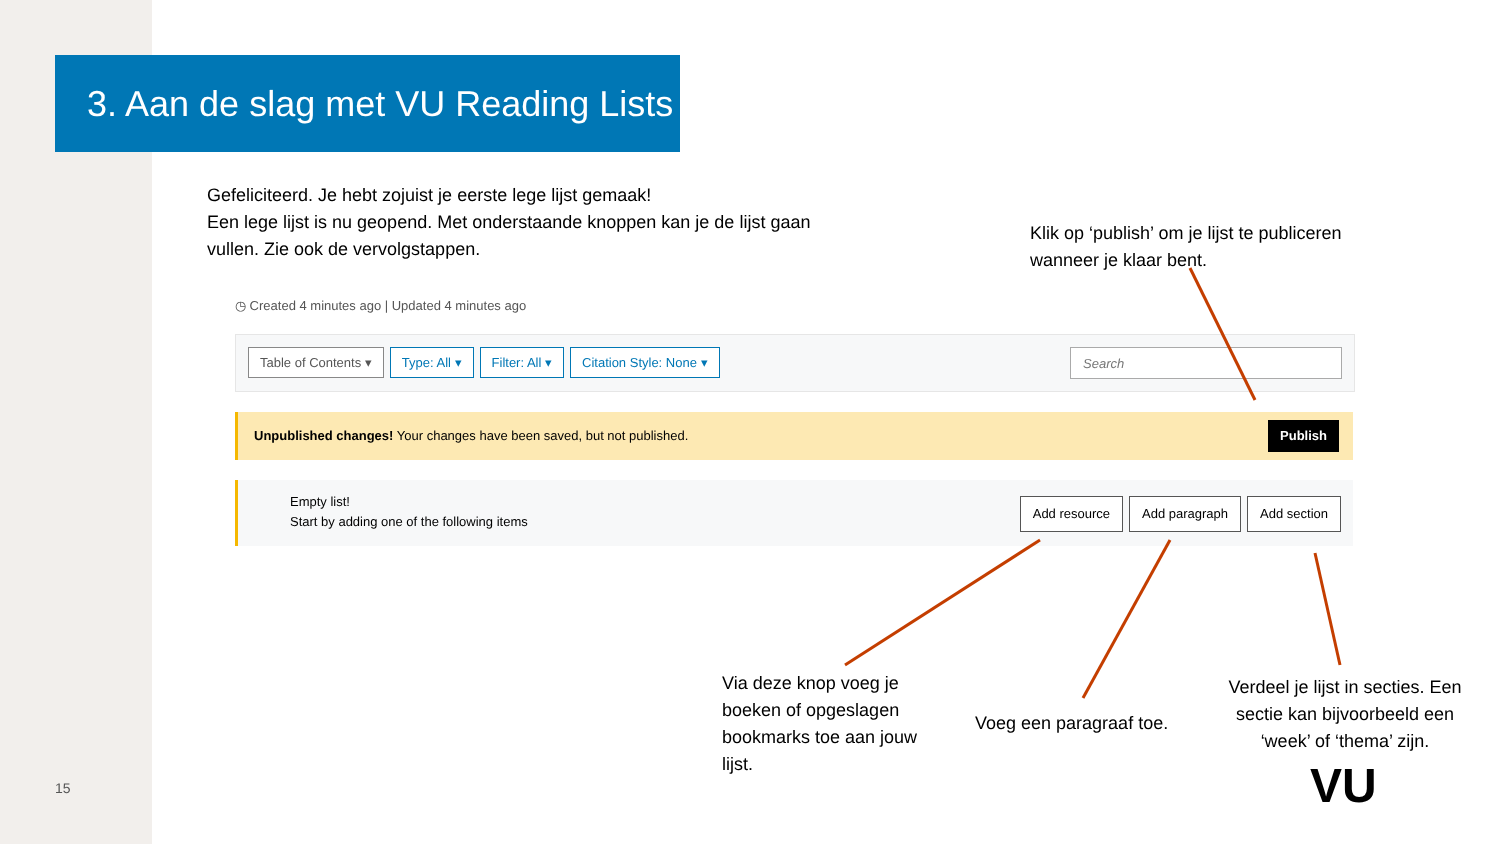3. Aan de slag met VU Reading Lists
Gefeliciteerd. Je hebt zojuist je eerste lege lijst gemaak!
Een lege lijst is nu geopend. Met onderstaande knoppen kan je de lijst gaan vullen. Zie ook de vervolgstappen.
Klik op ‘publish’ om je lijst te publiceren wanneer je klaar bent.
◷ Created 4 minutes ago | Updated 4 minutes ago
Table of Contents ▾ Type: All ▾ Filter: All ▾ Citation Style: None ▾
Search
Unpublished changes! Your changes have been saved, but not published.
Publish
Empty list!
Start by adding one of the following items
Add resource Add paragraph Add section
Via deze knop voeg je boeken of opgeslagen bookmarks toe aan jouw lijst.
Voeg een paragraaf toe.
Verdeel je lijst in secties. Een sectie kan bijvoorbeeld een ‘week’ of ‘thema’ zijn.
15 VU